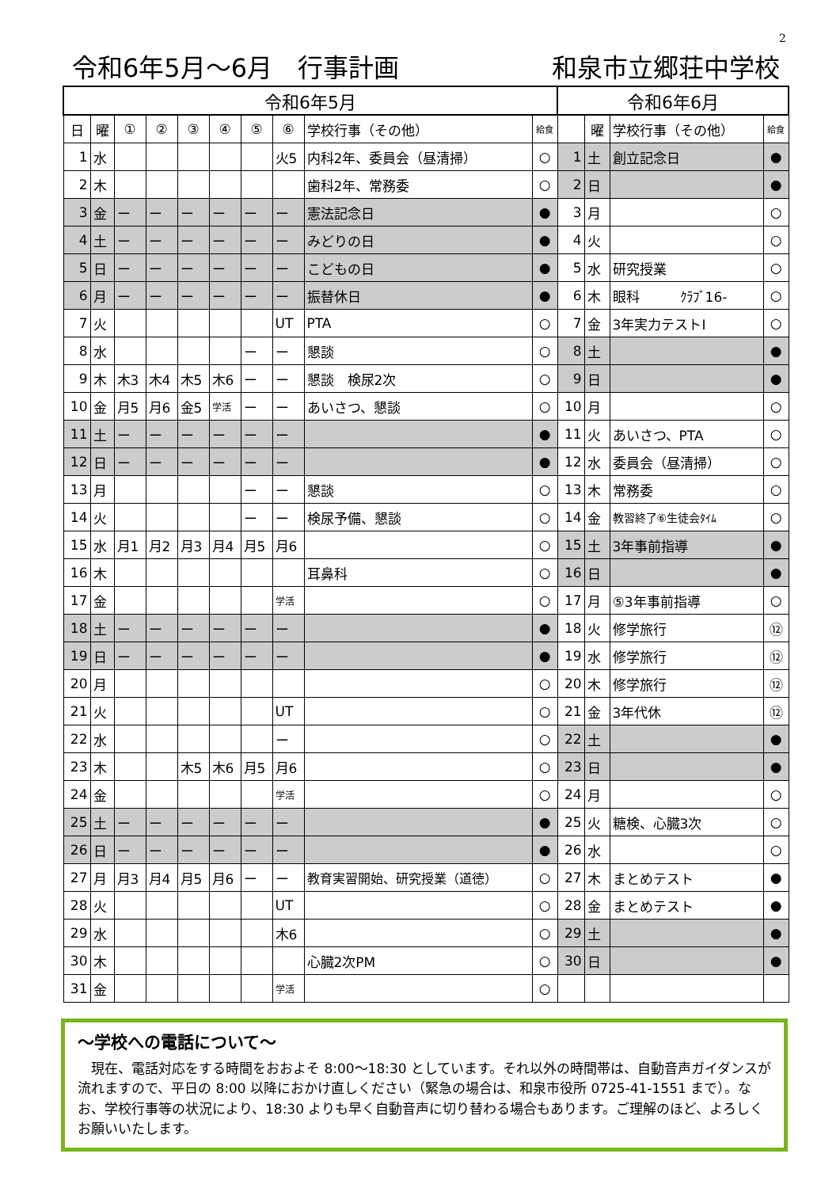2
令和6年5月～6月　行事計画 和泉市立郷荘中学校
| 令和6年5月 | | | | | | | | | | 令和6年6月 | | | |
| --- | --- | --- | --- | --- | --- | --- | --- | --- | --- | --- | --- | --- | --- |
| 日 | 曜 | ① | ② | ③ | ④ | ⑤ | ⑥ | 学校行事（その他） | 給食 | | 曜 | 学校行事（その他） | 給食 |
| 1 | 水 | | | | | | 火5 | 内科2年、委員会（昼清掃） | ○ | 1 | 土 | 創立記念日 | ● |
| 2 | 木 | | | | | | | 歯科2年、常務委 | ○ | 2 | 日 | | ● |
| 3 | 金 | ー | ー | ー | ー | ー | ー | 憲法記念日 | ● | 3 | 月 | | ○ |
| 4 | 土 | ー | ー | ー | ー | ー | ー | みどりの日 | ● | 4 | 火 | | ○ |
| 5 | 日 | ー | ー | ー | ー | ー | ー | こどもの日 | ● | 5 | 水 | 研究授業 | ○ |
| 6 | 月 | ー | ー | ー | ー | ー | ー | 振替休日 | ● | 6 | 木 | 眼科 ｸﾗﾌﾞ16- | ○ |
| 7 | 火 | | | | | | UT | PTA | ○ | 7 | 金 | 3年実力テストⅠ | ○ |
| 8 | 水 | | | | | ー | ー | 懇談 | ○ | 8 | 土 | | ● |
| 9 | 木 | 木3 | 木4 | 木5 | 木6 | ー | ー | 懇談 検尿2次 | ○ | 9 | 日 | | ● |
| 10 | 金 | 月5 | 月6 | 金5 | 学活 | ー | ー | あいさつ、懇談 | ○ | 10 | 月 | | ○ |
| 11 | 土 | ー | ー | ー | ー | ー | ー | | ● | 11 | 火 | あいさつ、PTA | ○ |
| 12 | 日 | ー | ー | ー | ー | ー | ー | | ● | 12 | 水 | 委員会（昼清掃） | ○ |
| 13 | 月 | | | | | ー | ー | 懇談 | ○ | 13 | 木 | 常務委 | ○ |
| 14 | 火 | | | | | ー | ー | 検尿予備、懇談 | ○ | 14 | 金 | 教習終了⑥生徒会ﾀｲﾑ | ○ |
| 15 | 水 | 月1 | 月2 | 月3 | 月4 | 月5 | 月6 | | ○ | 15 | 土 | 3年事前指導 | ● |
| 16 | 木 | | | | | | | 耳鼻科 | ○ | 16 | 日 | | ● |
| 17 | 金 | | | | | | 学活 | | ○ | 17 | 月 | ⑤3年事前指導 | ○ |
| 18 | 土 | ー | ー | ー | ー | ー | ー | | ● | 18 | 火 | 修学旅行 | ⑫ |
| 19 | 日 | ー | ー | ー | ー | ー | ー | | ● | 19 | 水 | 修学旅行 | ⑫ |
| 20 | 月 | | | | | | | | ○ | 20 | 木 | 修学旅行 | ⑫ |
| 21 | 火 | | | | | | UT | | ○ | 21 | 金 | 3年代休 | ⑫ |
| 22 | 水 | | | | | | ー | | ○ | 22 | 土 | | ● |
| 23 | 木 | | | 木5 | 木6 | 月5 | 月6 | | ○ | 23 | 日 | | ● |
| 24 | 金 | | | | | | 学活 | | ○ | 24 | 月 | | ○ |
| 25 | 土 | ー | ー | ー | ー | ー | ー | | ● | 25 | 火 | 糖検、心臓3次 | ○ |
| 26 | 日 | ー | ー | ー | ー | ー | ー | | ● | 26 | 水 | | ○ |
| 27 | 月 | 月3 | 月4 | 月5 | 月6 | ー | ー | 教育実習開始、研究授業（道徳） | ○ | 27 | 木 | まとめテスト | ● |
| 28 | 火 | | | | | | UT | | ○ | 28 | 金 | まとめテスト | ● |
| 29 | 水 | | | | | | 木6 | | ○ | 29 | 土 | | ● |
| 30 | 木 | | | | | | | 心臓2次PM | ○ | 30 | 日 | | ● |
| 31 | 金 | | | | | | 学活 | | ○ | | | | |
～学校への電話について～
　現在、電話対応をする時間をおおよそ 8:00～18:30 としています。それ以外の時間帯は、自動音声ガイダンスが流れますので、平日の 8:00 以降におかけ直しください（緊急の場合は、和泉市役所 0725-41-1551 まで）。なお、学校行事等の状況により、18:30 よりも早く自動音声に切り替わる場合もあります。ご理解のほど、よろしくお願いいたします。